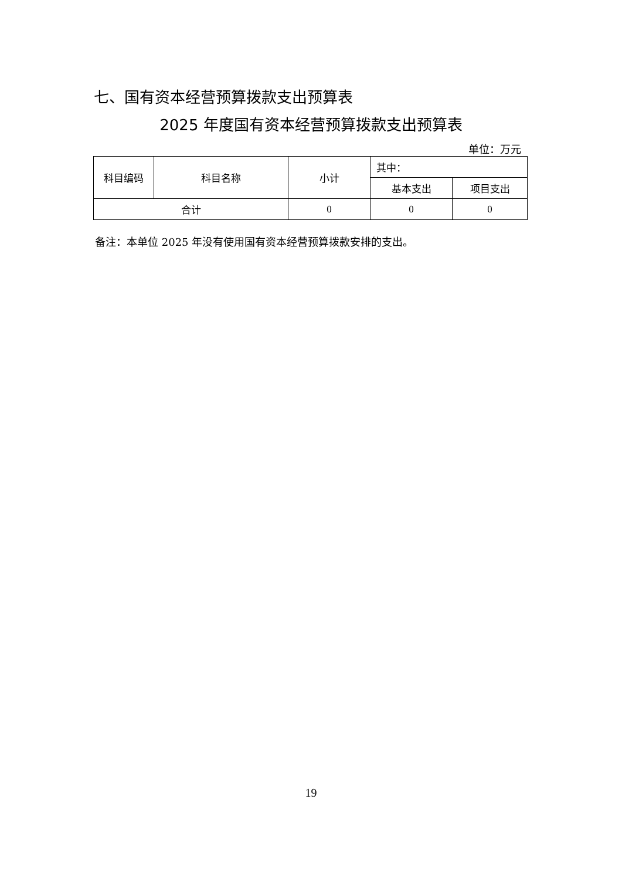七、国有资本经营预算拨款支出预算表
2025 年度国有资本经营预算拨款支出预算表
单位：万元
| 科目编码 | 科目名称 | 小计 | 其中： | |
| --- | --- | --- | --- | --- |
| | | | 基本支出 | 项目支出 |
| 合计 | | 0 | 0 | 0 |
备注：本单位 2025 年没有使用国有资本经营预算拨款安排的支出。
19